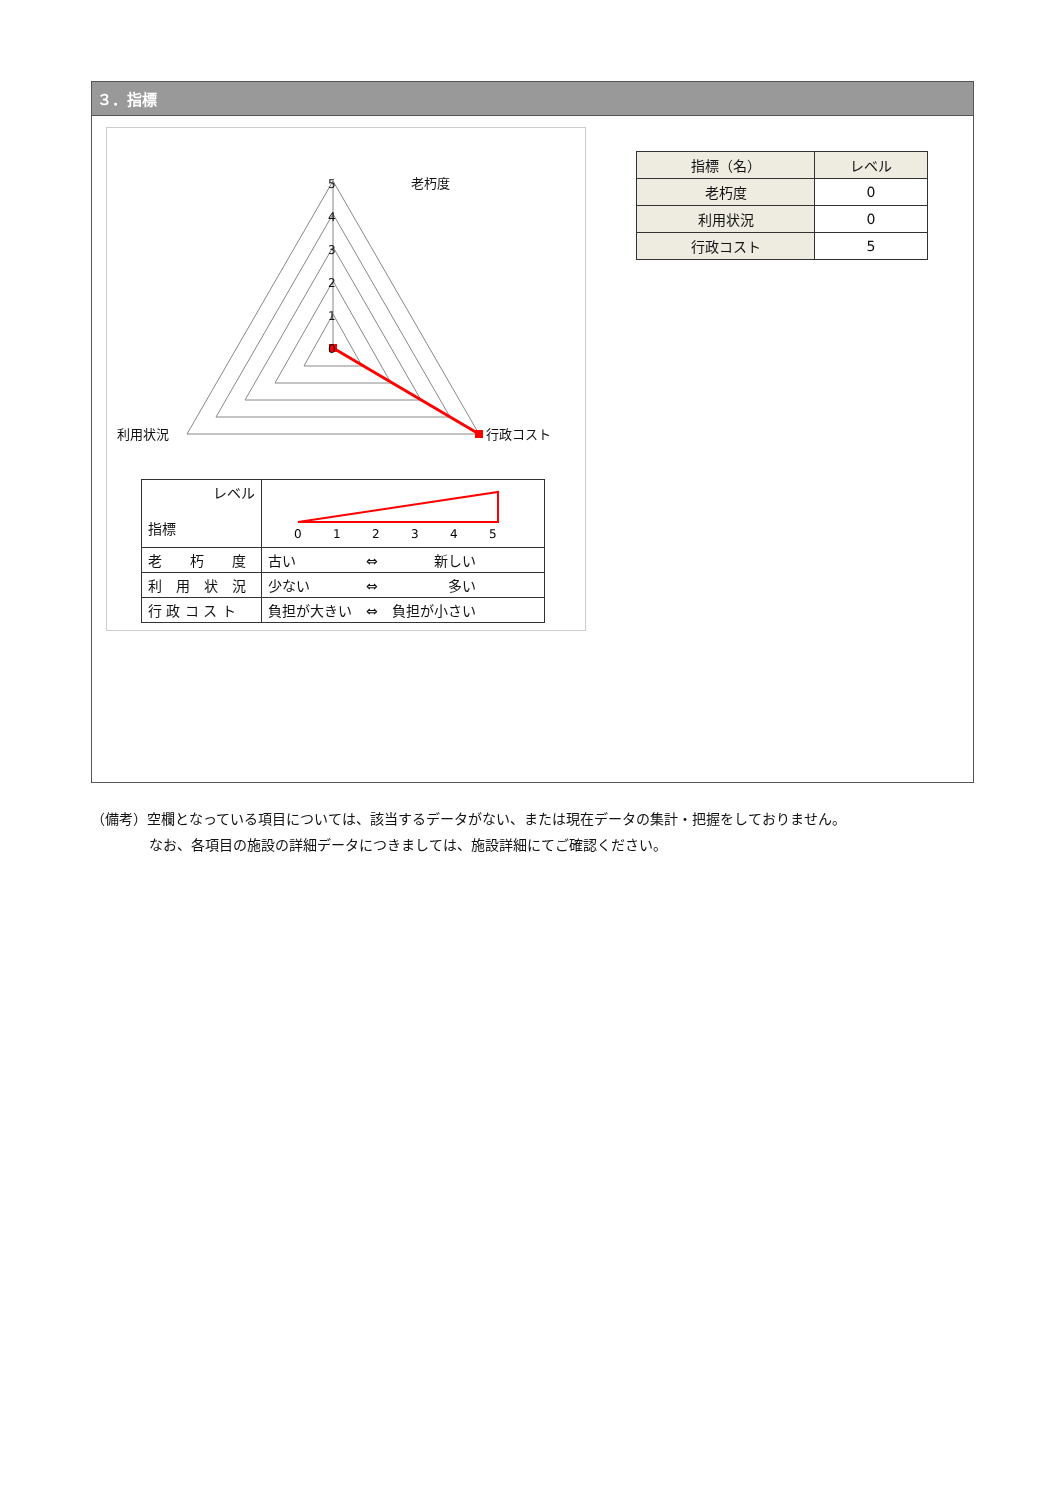３．指標
老朽度
5
4
3
2
1
0
利用状況
行政コスト
| レベル 指標 | 0 1 2 3 4 5 |
| 老 朽 度 | 古い ⇔ 新しい |
| 利 用 状 況 | 少ない ⇔ 多い |
| 行 政 コ ス ト | 負担が大きい ⇔ 負担が小さい |
| 指標（名） | レベル |
| --- | --- |
| 老朽度 | 0 |
| 利用状況 | 0 |
| 行政コスト | 5 |
（備考）空欄となっている項目については、該当するデータがない、または現在データの集計・把握をしておりません。
なお、各項目の施設の詳細データにつきましては、施設詳細にてご確認ください。